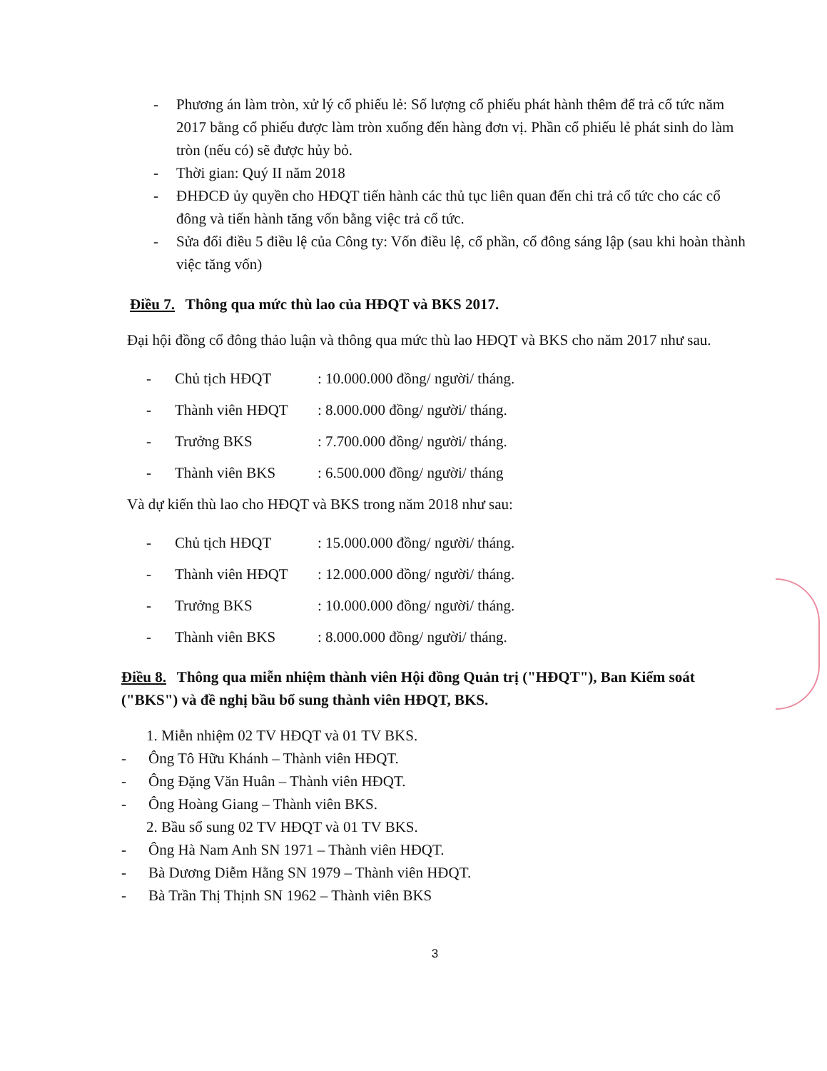- Phương án làm tròn, xử lý cổ phiếu lẻ: Số lượng cổ phiếu phát hành thêm để trả cổ tức năm 2017 bằng cổ phiếu được làm tròn xuống đến hàng đơn vị. Phần cổ phiếu lẻ phát sinh do làm tròn (nếu có) sẽ được hủy bỏ.
- Thời gian: Quý II năm 2018
- ĐHĐCĐ ủy quyền cho HĐQT tiến hành các thủ tục liên quan đến chi trả cổ tức cho các cổ đông và tiến hành tăng vốn bằng việc trả cổ tức.
- Sửa đổi điều 5 điều lệ của Công ty: Vốn điều lệ, cổ phần, cổ đông sáng lập (sau khi hoàn thành việc tăng vốn)
Điều 7. Thông qua mức thù lao của HĐQT và BKS 2017.
Đại hội đồng cổ đông thảo luận và thông qua mức thù lao HĐQT và BKS cho năm 2017 như sau.
- Chủ tịch HĐQT: 10.000.000 đồng/ người/ tháng.
- Thành viên HĐQT: 8.000.000 đồng/ người/ tháng.
- Trưởng BKS: 7.700.000 đồng/ người/ tháng.
- Thành viên BKS: 6.500.000 đồng/ người/ tháng
Và dự kiến thù lao cho HĐQT và BKS trong năm 2018 như sau:
- Chủ tịch HĐQT: 15.000.000 đồng/ người/ tháng.
- Thành viên HĐQT: 12.000.000 đồng/ người/ tháng.
- Trưởng BKS: 10.000.000 đồng/ người/ tháng.
- Thành viên BKS: 8.000.000 đồng/ người/ tháng.
Điều 8. Thông qua miễn nhiệm thành viên Hội đồng Quản trị ("HĐQT"), Ban Kiểm soát ("BKS") và đề nghị bầu bổ sung thành viên HĐQT, BKS.
1. Miễn nhiệm 02 TV HĐQT và 01 TV BKS.
- Ông Tô Hữu Khánh – Thành viên HĐQT.
- Ông Đặng Văn Huân – Thành viên HĐQT.
- Ông Hoàng Giang – Thành viên BKS.
2. Bầu sổ sung 02 TV HĐQT và 01 TV BKS.
- Ông Hà Nam Anh SN 1971 – Thành viên HĐQT.
- Bà Dương Diễm Hằng SN 1979 – Thành viên HĐQT.
- Bà Trần Thị Thịnh SN 1962 – Thành viên BKS
3